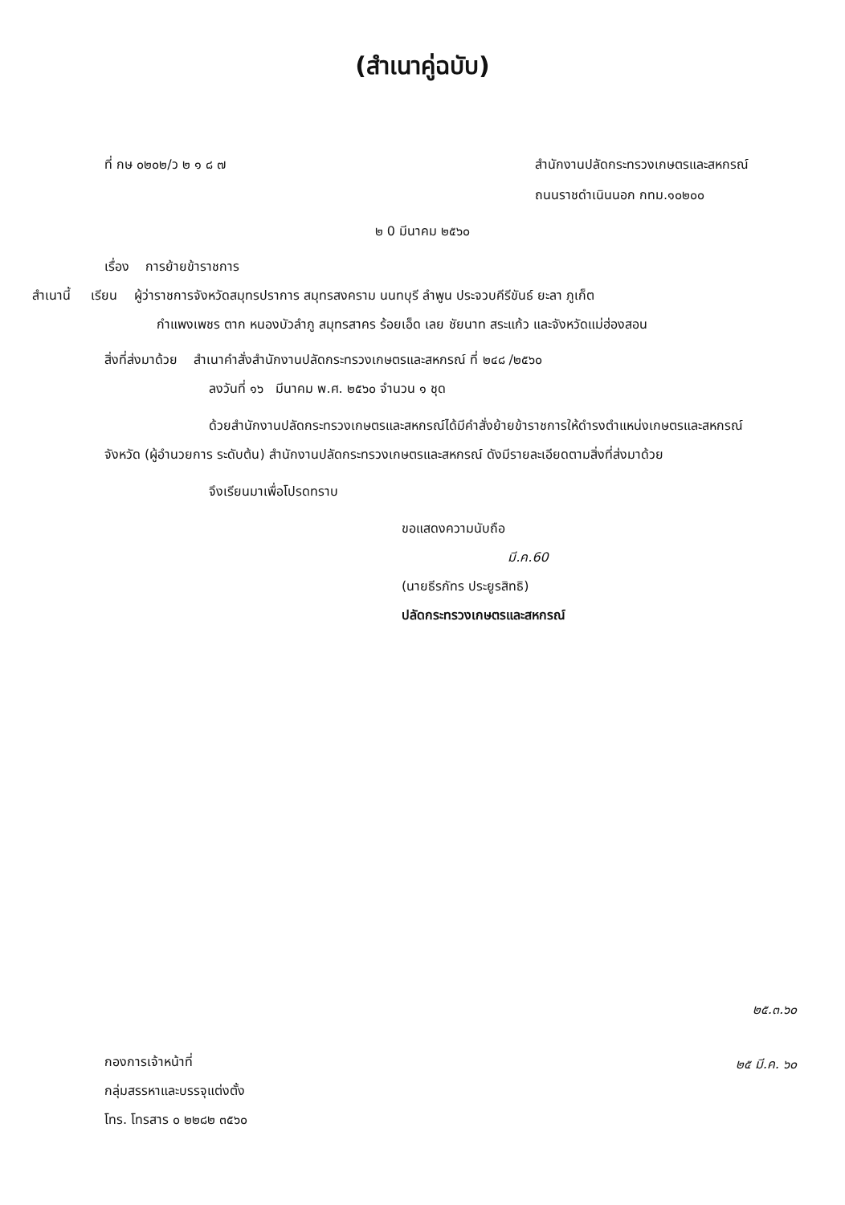(สำเนาคู่ฉบับ)
ที่ กษ ๐๒๐๒/ว ๒ ๑ ๘ ๗ สำนักงานปลัดกระทรวงเกษตรและสหกรณ์
ถนนราชดำเนินนอก กทม.๑๐๒๐๐
๒ 0 มีนาคม ๒๕๖๐
เรื่อง การย้ายข้าราชการ
สำเนานี้ เรียน ผู้ว่าราชการจังหวัดสมุทรปราการ สมุทรสงคราม นนทบุรี ลำพูน ประจวบคีรีขันธ์ ยะลา ภูเก็ต
กำแพงเพชร ตาก หนองบัวลำภู สมุทรสาคร ร้อยเอ็ด เลย ชัยนาท สระแก้ว และจังหวัดแม่ฮ่องสอน
สิ่งที่ส่งมาด้วย สำเนาคำสั่งสำนักงานปลัดกระทรวงเกษตรและสหกรณ์ ที่ ๒๔๘ /๒๕๖๐
ลงวันที่ ๑๖ มีนาคม พ.ศ. ๒๕๖๐ จำนวน ๑ ชุด
ด้วยสำนักงานปลัดกระทรวงเกษตรและสหกรณ์ได้มีคำสั่งย้ายข้าราชการให้ดำรงตำแหน่งเกษตรและสหกรณ์จังหวัด (ผู้อำนวยการ ระดับต้น) สำนักงานปลัดกระทรวงเกษตรและสหกรณ์ ดังมีรายละเอียดตามสิ่งที่ส่งมาด้วย
จึงเรียนมาเพื่อโปรดทราบ
ขอแสดงความนับถือ
มี.ค.60
(นายธีรภัทร ประยูรสิทธิ)
ปลัดกระทรวงเกษตรและสหกรณ์
กองการเจ้าหน้าที่
กลุ่มสรรหาและบรรจุแต่งตั้ง
โทร. โทรสาร ๐ ๒๒๘๒ ๓๕๖๐
๒๕.๓.๖๐
๒๕ มี.ค. ๖๐